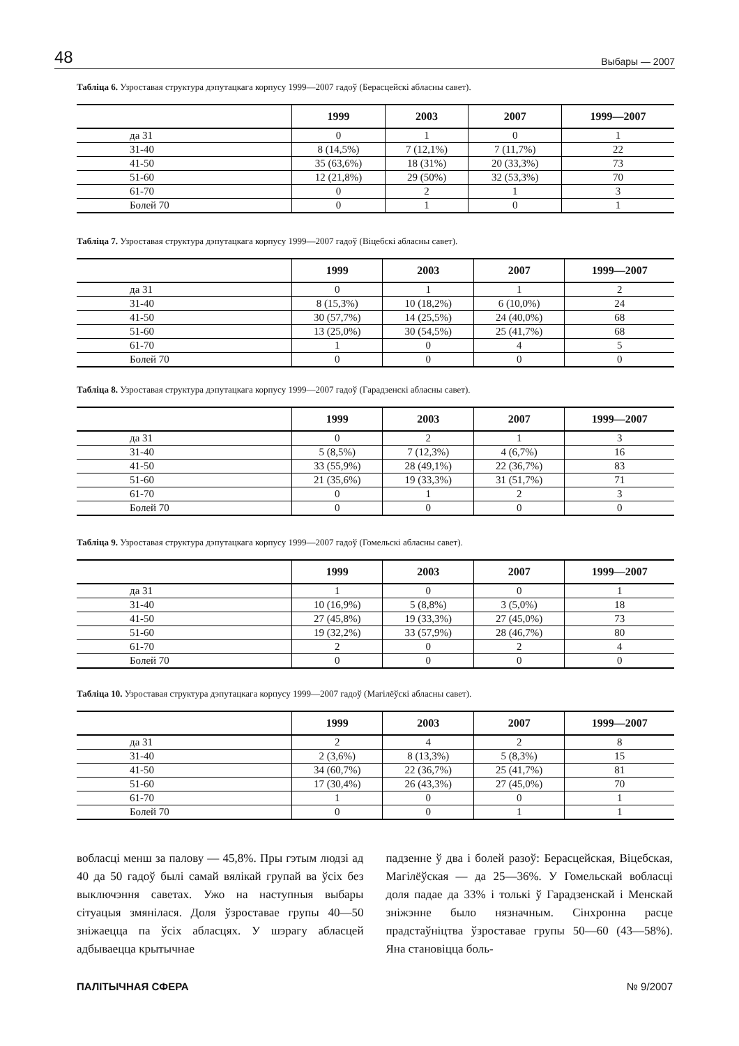48 Выбары — 2007
Табліца 6. Узроставая структура дэпутацкага корпусу 1999—2007 гадоў (Берасцейскі абласны савет).
| | 1999 | 2003 | 2007 | 1999—2007 |
| --- | --- | --- | --- | --- |
| да 31 | 0 | 1 | 0 | 1 |
| 31-40 | 8 (14,5%) | 7 (12,1%) | 7 (11,7%) | 22 |
| 41-50 | 35 (63,6%) | 18 (31%) | 20 (33,3%) | 73 |
| 51-60 | 12 (21,8%) | 29 (50%) | 32 (53,3%) | 70 |
| 61-70 | 0 | 2 | 1 | 3 |
| Болей 70 | 0 | 1 | 0 | 1 |
Табліца 7. Узроставая структура дэпутацкага корпусу 1999—2007 гадоў (Віцебскі абласны савет).
| | 1999 | 2003 | 2007 | 1999—2007 |
| --- | --- | --- | --- | --- |
| да 31 | 0 | 1 | 1 | 2 |
| 31-40 | 8 (15,3%) | 10 (18,2%) | 6 (10,0%) | 24 |
| 41-50 | 30 (57,7%) | 14 (25,5%) | 24 (40,0%) | 68 |
| 51-60 | 13 (25,0%) | 30 (54,5%) | 25 (41,7%) | 68 |
| 61-70 | 1 | 0 | 4 | 5 |
| Болей 70 | 0 | 0 | 0 | 0 |
Табліца 8. Узроставая структура дэпутацкага корпусу 1999—2007 гадоў (Гарадзенскі абласны савет).
| | 1999 | 2003 | 2007 | 1999—2007 |
| --- | --- | --- | --- | --- |
| да 31 | 0 | 2 | 1 | 3 |
| 31-40 | 5 (8,5%) | 7 (12,3%) | 4 (6,7%) | 16 |
| 41-50 | 33 (55,9%) | 28 (49,1%) | 22 (36,7%) | 83 |
| 51-60 | 21 (35,6%) | 19 (33,3%) | 31 (51,7%) | 71 |
| 61-70 | 0 | 1 | 2 | 3 |
| Болей 70 | 0 | 0 | 0 | 0 |
Табліца 9. Узроставая структура дэпутацкага корпусу 1999—2007 гадоў (Гомельскі абласны савет).
| | 1999 | 2003 | 2007 | 1999—2007 |
| --- | --- | --- | --- | --- |
| да 31 | 1 | 0 | 0 | 1 |
| 31-40 | 10 (16,9%) | 5 (8,8%) | 3 (5,0%) | 18 |
| 41-50 | 27 (45,8%) | 19 (33,3%) | 27 (45,0%) | 73 |
| 51-60 | 19 (32,2%) | 33 (57,9%) | 28 (46,7%) | 80 |
| 61-70 | 2 | 0 | 2 | 4 |
| Болей 70 | 0 | 0 | 0 | 0 |
Табліца 10. Узроставая структура дэпутацкага корпусу 1999—2007 гадоў (Магілёўскі абласны савет).
| | 1999 | 2003 | 2007 | 1999—2007 |
| --- | --- | --- | --- | --- |
| да 31 | 2 | 4 | 2 | 8 |
| 31-40 | 2 (3,6%) | 8 (13,3%) | 5 (8,3%) | 15 |
| 41-50 | 34 (60,7%) | 22 (36,7%) | 25 (41,7%) | 81 |
| 51-60 | 17 (30,4%) | 26 (43,3%) | 27 (45,0%) | 70 |
| 61-70 | 1 | 0 | 0 | 1 |
| Болей 70 | 0 | 0 | 1 | 1 |
вобласці менш за палову — 45,8%. Пры гэтым людзі ад 40 да 50 гадоў былі самай вялікай групай ва ўсіх без выключэння саветах. Ужо на наступныя выбары сітуацыя змянілася. Доля ўзроставае групы 40—50 зніжаецца па ўсіх абласцях. У шэрагу абласцей адбываецца крытычнае
падзенне ў два і болей разоў: Берасцейская, Віцебская, Магілёўская — да 25—36%. У Гомельскай вобласці доля падае да 33% і толькі ў Гарадзенскай і Менскай зніжэнне было нязначным. Сінхронна расце прадстаўніцтва ўзроставае групы 50—60 (43—58%). Яна становіцца боль-
ПАЛІТЫЧНАЯ СФЕРА № 9/2007